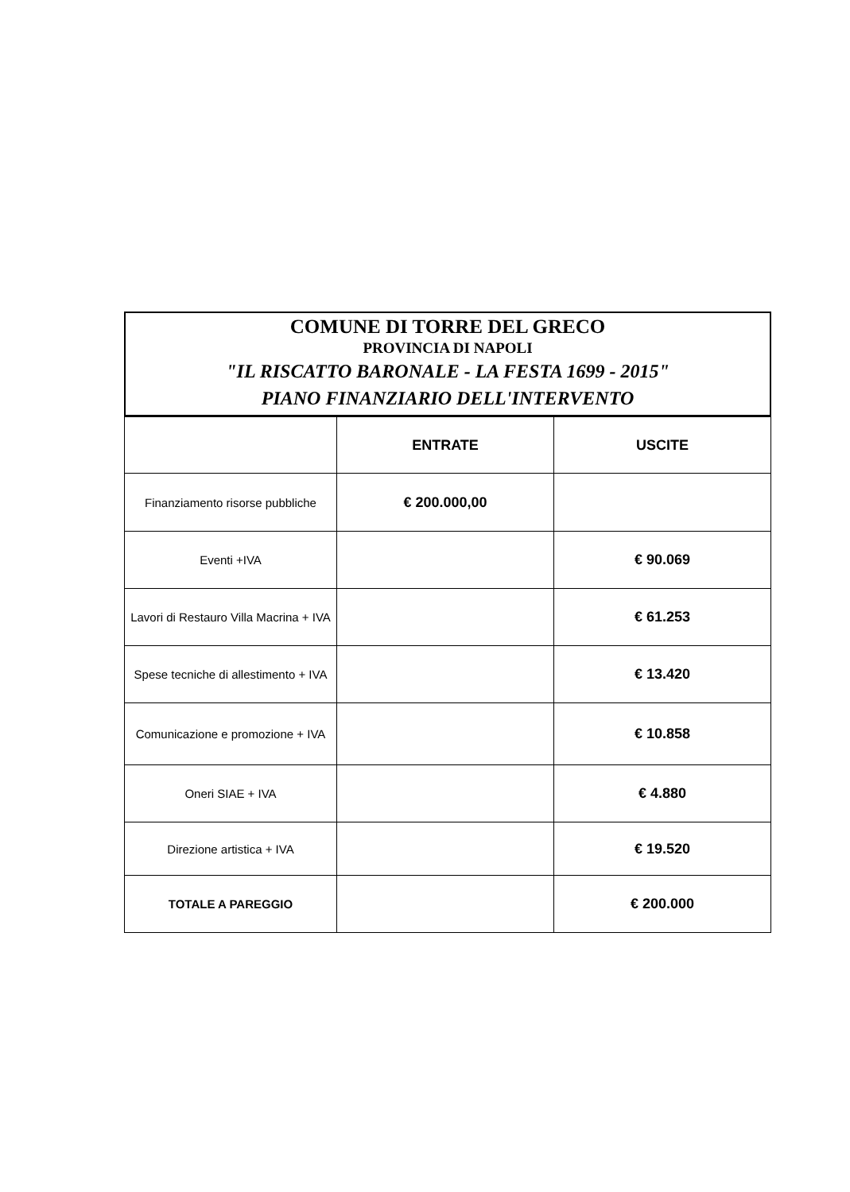COMUNE DI TORRE DEL GRECO
PROVINCIA DI NAPOLI
"IL RISCATTO BARONALE - LA FESTA 1699 - 2015"
PIANO FINANZIARIO DELL'INTERVENTO
| | ENTRATE | USCITE |
| --- | --- | --- |
| Finanziamento risorse pubbliche | € 200.000,00 | |
| Eventi +IVA | | € 90.069 |
| Lavori di Restauro Villa Macrina + IVA | | € 61.253 |
| Spese tecniche di allestimento + IVA | | € 13.420 |
| Comunicazione e promozione + IVA | | € 10.858 |
| Oneri SIAE + IVA | | € 4.880 |
| Direzione artistica + IVA | | € 19.520 |
| TOTALE A PAREGGIO | | € 200.000 |